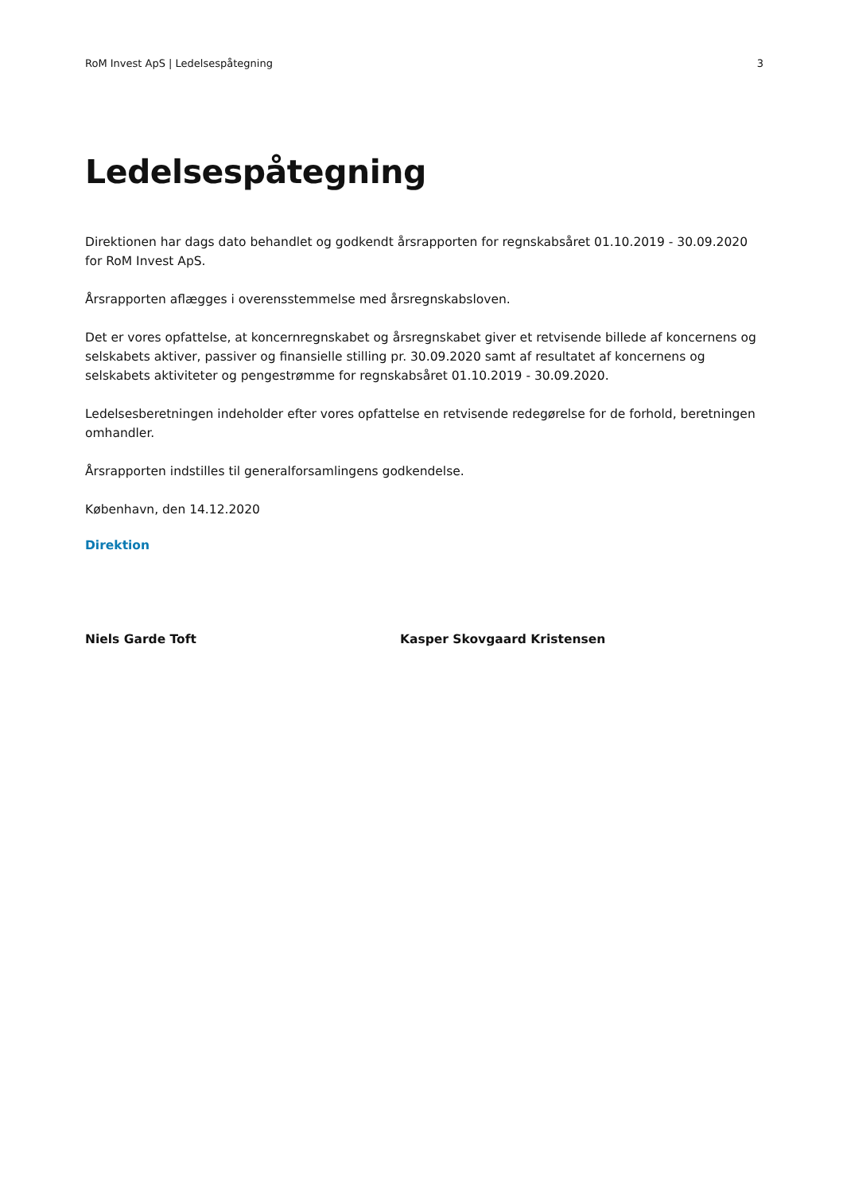RoM Invest ApS | Ledelsespåtegning 3
Ledelsespåtegning
Direktionen har dags dato behandlet og godkendt årsrapporten for regnskabsåret 01.10.2019 - 30.09.2020 for RoM Invest ApS.
Årsrapporten aflægges i overensstemmelse med årsregnskabsloven.
Det er vores opfattelse, at koncernregnskabet og årsregnskabet giver et retvisende billede af koncernens og selskabets aktiver, passiver og finansielle stilling pr. 30.09.2020 samt af resultatet af koncernens og selskabets aktiviteter og pengestrømme for regnskabsåret 01.10.2019 - 30.09.2020.
Ledelsesberetningen indeholder efter vores opfattelse en retvisende redegørelse for de forhold, beretningen omhandler.
Årsrapporten indstilles til generalforsamlingens godkendelse.
København, den 14.12.2020
Direktion
Niels Garde Toft Kasper Skovgaard Kristensen